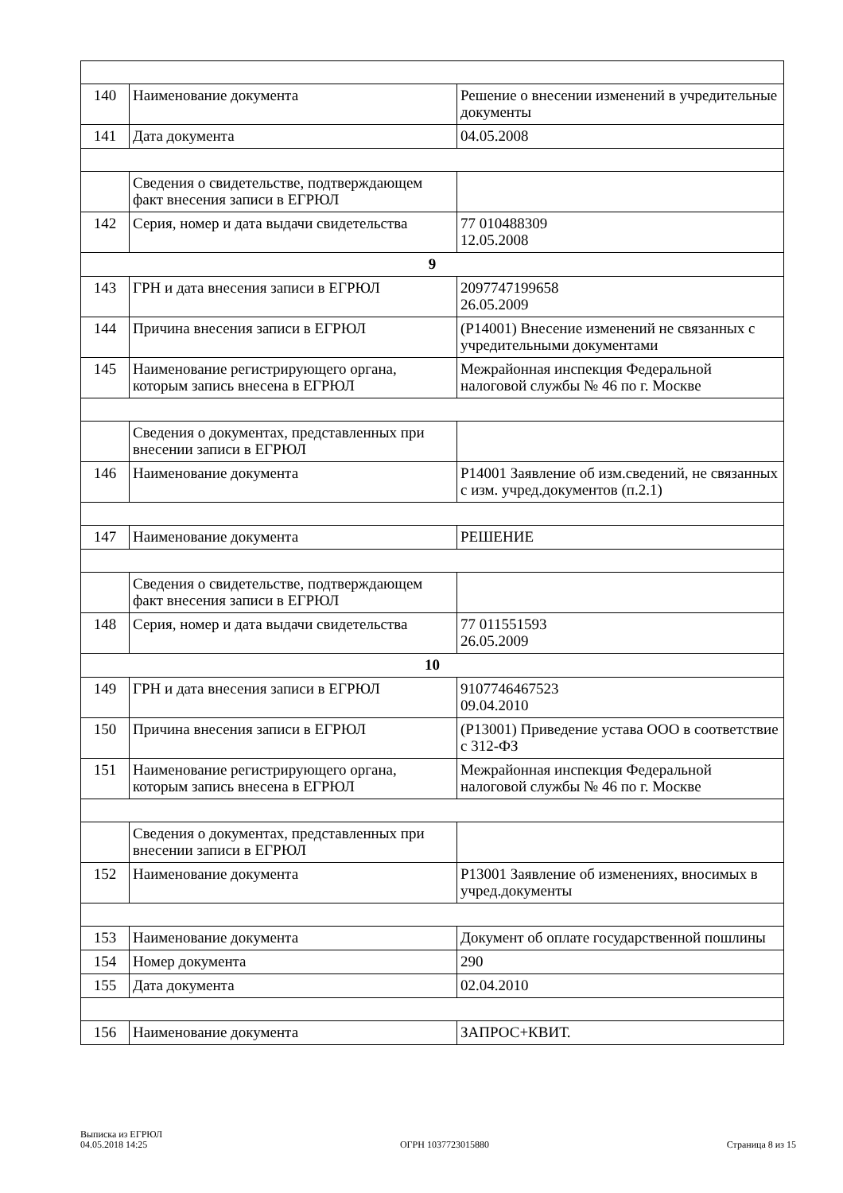| 140 | Наименование документа | Решение о внесении изменений в учредительные документы |
| 141 | Дата документа | 04.05.2008 |
| | Сведения о свидетельстве, подтверждающем факт внесения записи в ЕГРЮЛ | |
| 142 | Серия, номер и дата выдачи свидетельства | 77 010488309 12.05.2008 |
| 9 | | |
| 143 | ГРН и дата внесения записи в ЕГРЮЛ | 2097747199658 26.05.2009 |
| 144 | Причина внесения записи в ЕГРЮЛ | (Р14001) Внесение изменений не связанных с учредительными документами |
| 145 | Наименование регистрирующего органа, которым запись внесена в ЕГРЮЛ | Межрайонная инспекция Федеральной налоговой службы № 46 по г. Москве |
| | Сведения о документах, представленных при внесении записи в ЕГРЮЛ | |
| 146 | Наименование документа | Р14001 Заявление об изм.сведений, не связанных с изм. учред.документов (п.2.1) |
| 147 | Наименование документа | РЕШЕНИЕ |
| | Сведения о свидетельстве, подтверждающем факт внесения записи в ЕГРЮЛ | |
| 148 | Серия, номер и дата выдачи свидетельства | 77 011551593 26.05.2009 |
| 10 | | |
| 149 | ГРН и дата внесения записи в ЕГРЮЛ | 9107746467523 09.04.2010 |
| 150 | Причина внесения записи в ЕГРЮЛ | (Р13001) Приведение устава ООО в соответствие с 312-ФЗ |
| 151 | Наименование регистрирующего органа, которым запись внесена в ЕГРЮЛ | Межрайонная инспекция Федеральной налоговой службы № 46 по г. Москве |
| | Сведения о документах, представленных при внесении записи в ЕГРЮЛ | |
| 152 | Наименование документа | Р13001 Заявление об изменениях, вносимых в учред.документы |
| 153 | Наименование документа | Документ об оплате государственной пошлины |
| 154 | Номер документа | 290 |
| 155 | Дата документа | 02.04.2010 |
| 156 | Наименование документа | ЗАПРОС+КВИТ. |
Выписка из ЕГРЮЛ
04.05.2018 14:25
ОГРН 1037723015880
Страница 8 из 15